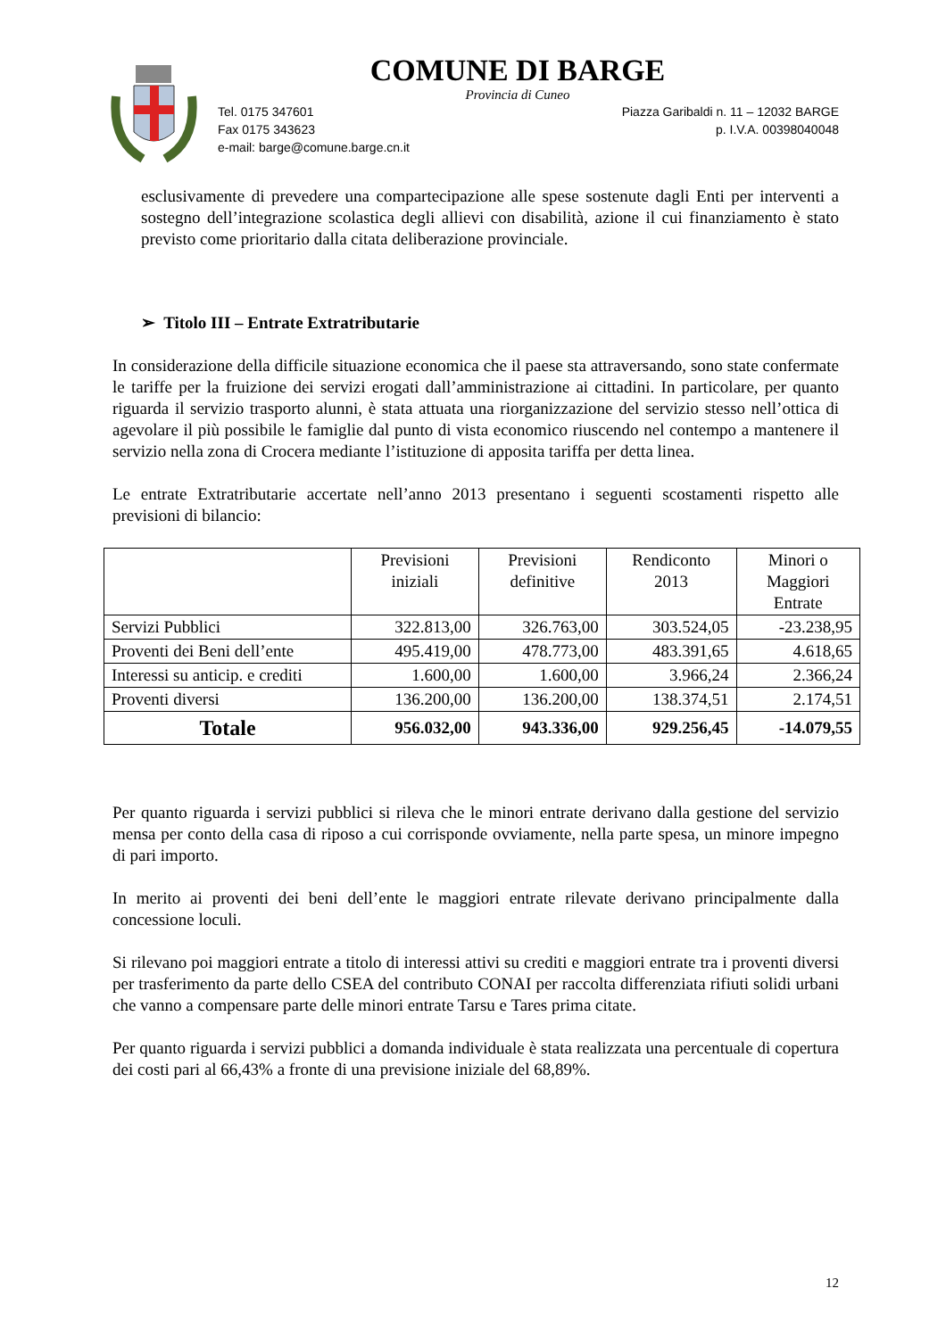COMUNE DI BARGE
Provincia di Cuneo
Tel. 0175 347601 Piazza Garibaldi n. 11 – 12032 BARGE
Fax 0175 343623 p. I.V.A. 00398040048
e-mail: barge@comune.barge.cn.it
esclusivamente di prevedere una compartecipazione alle spese sostenute dagli Enti per interventi a sostegno dell’integrazione scolastica degli allievi con disabilità, azione il cui finanziamento è stato previsto come prioritario dalla citata deliberazione provinciale.
➢ Titolo III – Entrate Extratributarie
In considerazione della difficile situazione economica che il paese sta attraversando, sono state confermate le tariffe per la fruizione dei servizi erogati dall’amministrazione ai cittadini. In particolare, per quanto riguarda il servizio trasporto alunni, è stata attuata una riorganizzazione del servizio stesso nell’ottica di agevolare il più possibile le famiglie dal punto di vista economico riuscendo nel contempo a mantenere il servizio nella zona di Crocera mediante l’istituzione di apposita tariffa per detta linea.
Le entrate Extratributarie accertate nell’anno 2013 presentano i seguenti scostamenti rispetto alle previsioni di bilancio:
| | Previsioni iniziali | Previsioni definitive | Rendiconto 2013 | Minori o Maggiori Entrate |
| --- | --- | --- | --- | --- |
| Servizi Pubblici | 322.813,00 | 326.763,00 | 303.524,05 | -23.238,95 |
| Proventi dei Beni dell’ente | 495.419,00 | 478.773,00 | 483.391,65 | 4.618,65 |
| Interessi su anticip. e crediti | 1.600,00 | 1.600,00 | 3.966,24 | 2.366,24 |
| Proventi diversi | 136.200,00 | 136.200,00 | 138.374,51 | 2.174,51 |
| Totale | 956.032,00 | 943.336,00 | 929.256,45 | -14.079,55 |
Per quanto riguarda i servizi pubblici si rileva che le minori entrate derivano dalla gestione del servizio mensa per conto della casa di riposo a cui corrisponde ovviamente, nella parte spesa, un minore impegno di pari importo.
In merito ai proventi dei beni dell’ente le maggiori entrate rilevate derivano principalmente dalla concessione loculi.
Si rilevano poi maggiori entrate a titolo di interessi attivi su crediti e maggiori entrate tra i proventi diversi per trasferimento da parte dello CSEA del contributo CONAI per raccolta differenziata rifiuti solidi urbani che vanno a compensare parte delle minori entrate Tarsu e Tares prima citate.
Per quanto riguarda i servizi pubblici a domanda individuale è stata realizzata una percentuale di copertura dei costi pari al 66,43% a fronte di una previsione iniziale del 68,89%.
12